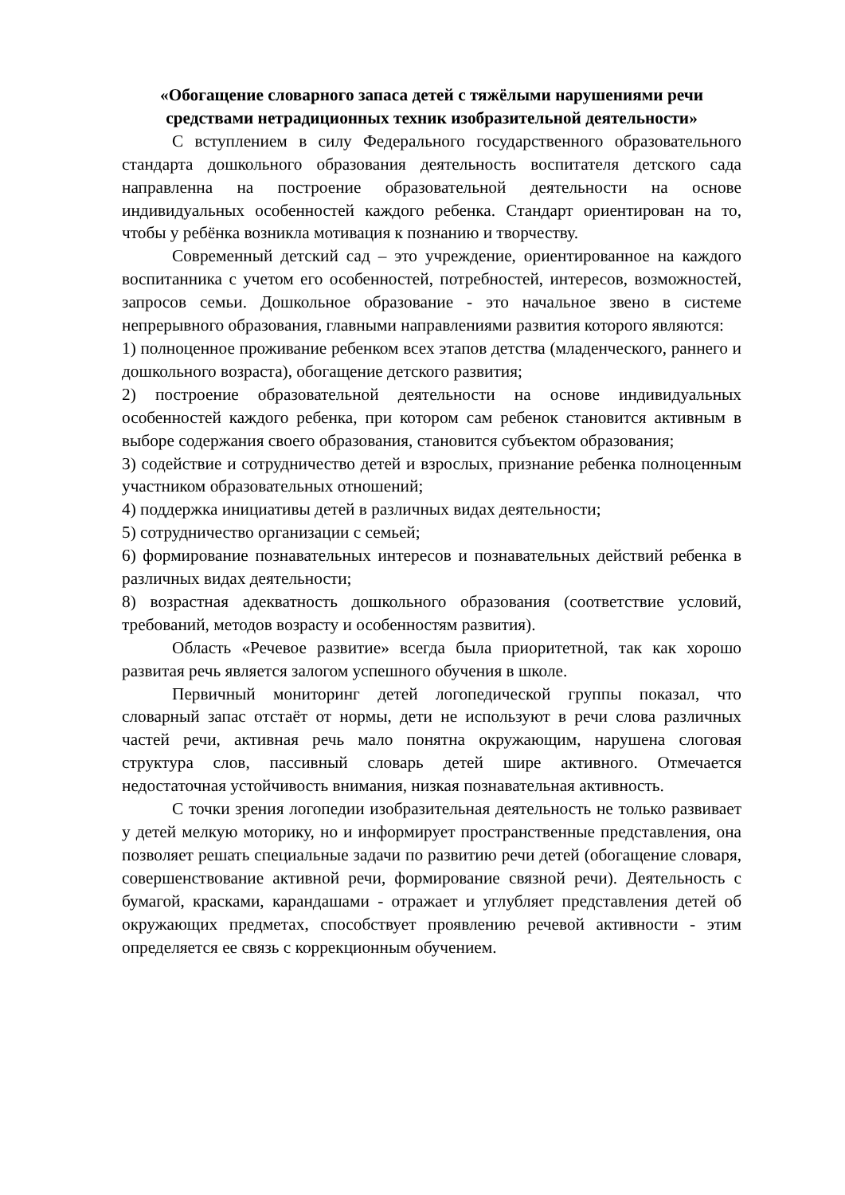«Обогащение словарного запаса детей с тяжёлыми нарушениями речи средствами нетрадиционных техник изобразительной деятельности»
С вступлением в силу Федерального государственного образовательного стандарта дошкольного образования деятельность воспитателя детского сада направленна на построение образовательной деятельности на основе индивидуальных особенностей каждого ребенка. Стандарт ориентирован на то, чтобы у ребёнка возникла мотивация к познанию и творчеству.
Современный детский сад – это учреждение, ориентированное на каждого воспитанника с учетом его особенностей, потребностей, интересов, возможностей, запросов семьи. Дошкольное образование - это начальное звено в системе непрерывного образования, главными направлениями развития которого являются:
1) полноценное проживание ребенком всех этапов детства (младенческого, раннего и дошкольного возраста), обогащение детского развития;
2) построение образовательной деятельности на основе индивидуальных особенностей каждого ребенка, при котором сам ребенок становится активным в выборе содержания своего образования, становится субъектом образования;
3) содействие и сотрудничество детей и взрослых, признание ребенка полноценным участником образовательных отношений;
4) поддержка инициативы детей в различных видах деятельности;
5) сотрудничество организации с семьей;
6) формирование познавательных интересов и познавательных действий ребенка в различных видах деятельности;
8) возрастная адекватность дошкольного образования (соответствие условий, требований, методов возрасту и особенностям развития).
Область «Речевое развитие» всегда была приоритетной, так как хорошо развитая речь является залогом успешного обучения в школе.
Первичный мониторинг детей логопедической группы показал, что словарный запас отстаёт от нормы, дети не используют в речи слова различных частей речи, активная речь мало понятна окружающим, нарушена слоговая структура слов, пассивный словарь детей шире активного. Отмечается недостаточная устойчивость внимания, низкая познавательная активность.
С точки зрения логопедии изобразительная деятельность не только развивает у детей мелкую моторику, но и информирует пространственные представления, она позволяет решать специальные задачи по развитию речи детей (обогащение словаря, совершенствование активной речи, формирование связной речи). Деятельность с бумагой, красками, карандашами - отражает и углубляет представления детей об окружающих предметах, способствует проявлению речевой активности - этим определяется ее связь с коррекционным обучением.